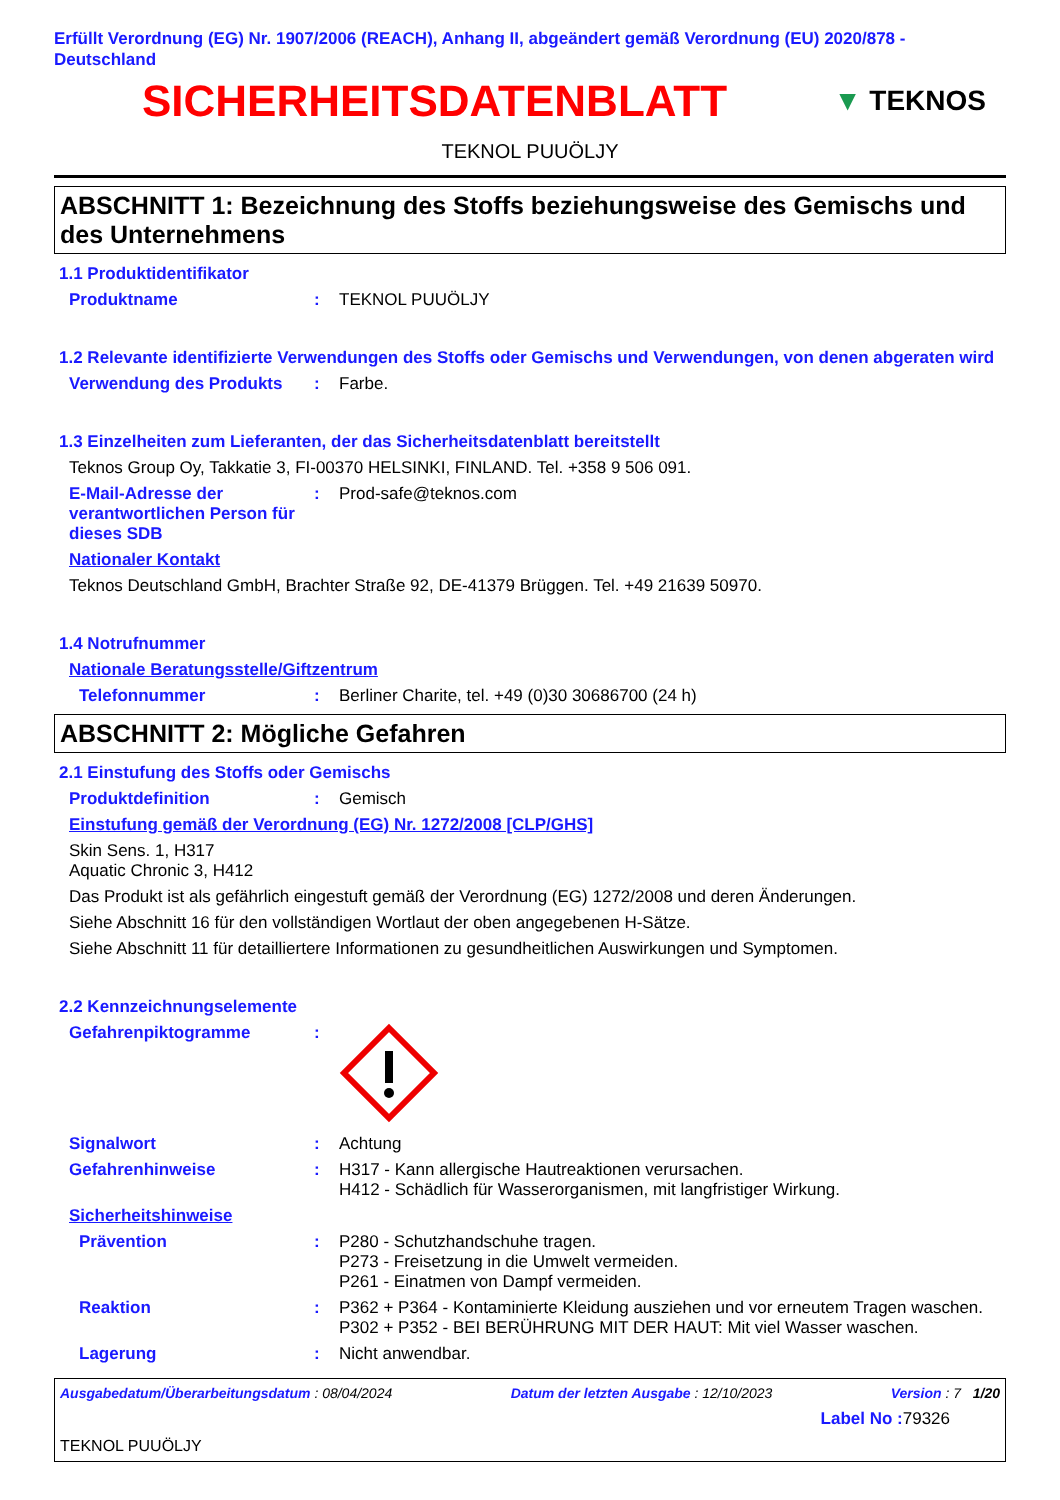Erfüllt Verordnung (EG) Nr. 1907/2006 (REACH), Anhang II, abgeändert gemäß Verordnung (EU) 2020/878 - Deutschland
SICHERHEITSDATENBLATT
▼ TEKNOS
TEKNOL PUUÖLJY
ABSCHNITT 1: Bezeichnung des Stoffs beziehungsweise des Gemischs und des Unternehmens
1.1 Produktidentifikator
Produktname : TEKNOL PUUÖLJY
1.2 Relevante identifizierte Verwendungen des Stoffs oder Gemischs und Verwendungen, von denen abgeraten wird
Verwendung des Produkts : Farbe.
1.3 Einzelheiten zum Lieferanten, der das Sicherheitsdatenblatt bereitstellt
Teknos Group Oy, Takkatie 3, FI-00370 HELSINKI, FINLAND. Tel. +358 9 506 091.
E-Mail-Adresse der verantwortlichen Person für dieses SDB
: Prod-safe@teknos.com
Nationaler Kontakt
Teknos Deutschland GmbH, Brachter Straße 92, DE-41379 Brüggen. Tel. +49 21639 50970.
1.4 Notrufnummer
Nationale Beratungsstelle/Giftzentrum
Telefonnummer : Berliner Charite, tel. +49 (0)30 30686700 (24 h)
ABSCHNITT 2: Mögliche Gefahren
2.1 Einstufung des Stoffs oder Gemischs
Produktdefinition : Gemisch
Einstufung gemäß der Verordnung (EG) Nr. 1272/2008 [CLP/GHS]
Skin Sens. 1, H317
Aquatic Chronic 3, H412
Das Produkt ist als gefährlich eingestuft gemäß der Verordnung (EG) 1272/2008 und deren Änderungen.
Siehe Abschnitt 16 für den vollständigen Wortlaut der oben angegebenen H-Sätze.
Siehe Abschnitt 11 für detailliertere Informationen zu gesundheitlichen Auswirkungen und Symptomen.
2.2 Kennzeichnungselemente
Gefahrenpiktogramme :
Signalwort : Achtung
Gefahrenhinweise : H317 - Kann allergische Hautreaktionen verursachen.
H412 - Schädlich für Wasserorganismen, mit langfristiger Wirkung.
Sicherheitshinweise
Prävention : P280 - Schutzhandschuhe tragen.
P273 - Freisetzung in die Umwelt vermeiden.
P261 - Einatmen von Dampf vermeiden.
Reaktion : P362 + P364 - Kontaminierte Kleidung ausziehen und vor erneutem Tragen waschen.
P302 + P352 - BEI BERÜHRUNG MIT DER HAUT: Mit viel Wasser waschen.
Lagerung : Nicht anwendbar.
Ausgabedatum/Überarbeitungsdatum : 08/04/2024 Datum der letzten Ausgabe : 12/10/2023 Version : 7 1/20
Label No : 79326
TEKNOL PUUÖLJY